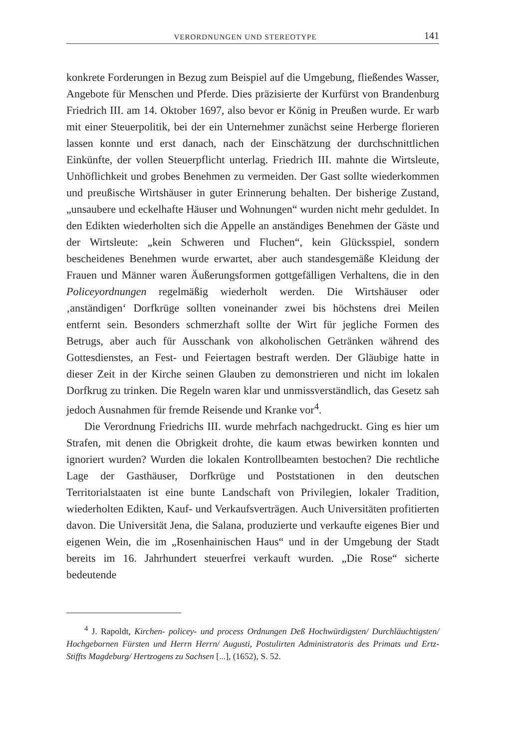VERORDNUNGEN UND STEREOTYPE 141
konkrete Forderungen in Bezug zum Beispiel auf die Umgebung, fließendes Wasser, Angebote für Menschen und Pferde. Dies präzisierte der Kurfürst von Brandenburg Friedrich III. am 14. Oktober 1697, also bevor er König in Preußen wurde. Er warb mit einer Steuerpolitik, bei der ein Unternehmer zunächst seine Herberge florieren lassen konnte und erst danach, nach der Einschätzung der durchschnittlichen Einkünfte, der vollen Steuerpflicht unterlag. Friedrich III. mahnte die Wirtsleute, Unhöflichkeit und grobes Benehmen zu vermeiden. Der Gast sollte wiederkommen und preußische Wirtshäuser in guter Erinnerung behalten. Der bisherige Zustand, „unsaubere und eckelhafte Häuser und Wohnungen“ wurden nicht mehr geduldet. In den Edikten wiederholten sich die Appelle an anständiges Benehmen der Gäste und der Wirtsleute: „kein Schweren und Fluchen“, kein Glücksspiel, sondern bescheidenes Benehmen wurde erwartet, aber auch standesgemäße Kleidung der Frauen und Männer waren Äußerungsformen gottgefälligen Verhaltens, die in den Policeyordnungen regelmäßig wiederholt werden. Die Wirtshäuser oder ‚anständigen‘ Dorfkrüge sollten voneinander zwei bis höchstens drei Meilen entfernt sein. Besonders schmerzhaft sollte der Wirt für jegliche Formen des Betrugs, aber auch für Ausschank von alkoholischen Getränken während des Gottesdienstes, an Fest- und Feiertagen bestraft werden. Der Gläubige hatte in dieser Zeit in der Kirche seinen Glauben zu demonstrieren und nicht im lokalen Dorfkrug zu trinken. Die Regeln waren klar und unmissverständlich, das Gesetz sah jedoch Ausnahmen für fremde Reisende und Kranke vor<sup>4</sup>.
Die Verordnung Friedrichs III. wurde mehrfach nachgedruckt. Ging es hier um Strafen, mit denen die Obrigkeit drohte, die kaum etwas bewirken konnten und ignoriert wurden? Wurden die lokalen Kontrollbeamten bestochen? Die rechtliche Lage der Gasthäuser, Dorfkrüge und Poststationen in den deutschen Territorialstaaten ist eine bunte Landschaft von Privilegien, lokaler Tradition, wiederholten Edikten, Kauf- und Verkaufsverträgen. Auch Universitäten profitierten davon. Die Universität Jena, die Salana, produzierte und verkaufte eigenes Bier und eigenen Wein, die im „Rosenhainischen Haus“ und in der Umgebung der Stadt bereits im 16. Jahrhundert steuerfrei verkauft wurden. „Die Rose“ sicherte bedeutende
<sup>4</sup> J. Rapoldt, Kirchen- policey- und process Ordnungen Deß Hochwürdigsten/ Durchläuchtigsten/ Hochgebornen Fürsten und Herrn Herrn/ Augusti, Postulirten Administratoris des Primats und Ertz-Stiffts Magdeburg/ Hertzogens zu Sachsen [...], (1652), S. 52.